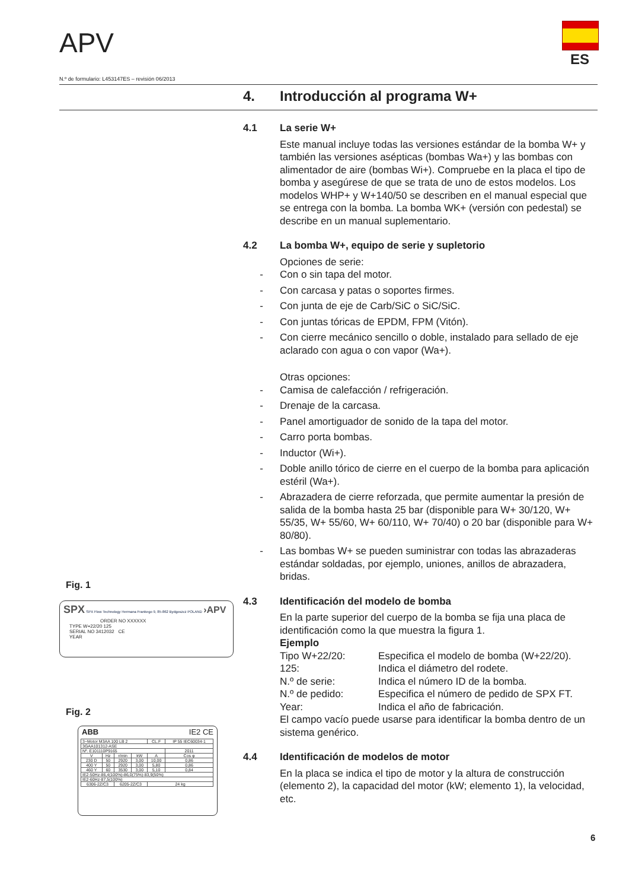APV
ES
N.º de formulario: L453147ES – revisión 06/2013
4. Introducción al programa W+
4.1 La serie W+
Este manual incluye todas las versiones estándar de la bomba W+ y también las versiones asépticas (bombas Wa+) y las bombas con alimentador de aire (bombas Wi+). Compruebe en la placa el tipo de bomba y asegúrese de que se trata de uno de estos modelos. Los modelos WHP+ y W+140/50 se describen en el manual especial que se entrega con la bomba. La bomba WK+ (versión con pedestal) se describe en un manual suplementario.
4.2 La bomba W+, equipo de serie y supletorio
Opciones de serie:
- Con o sin tapa del motor.
- Con carcasa y patas o soportes firmes.
- Con junta de eje de Carb/SiC o SiC/SiC.
- Con juntas tóricas de EPDM, FPM (Vitón).
- Con cierre mecánico sencillo o doble, instalado para sellado de eje aclarado con agua o con vapor (Wa+).
Otras opciones:
- Camisa de calefacción / refrigeración.
- Drenaje de la carcasa.
- Panel amortiguador de sonido de la tapa del motor.
- Carro porta bombas.
- Inductor (Wi+).
- Doble anillo tórico de cierre en el cuerpo de la bomba para aplicación estéril (Wa+).
- Abrazadera de cierre reforzada, que permite aumentar la presión de salida de la bomba hasta 25 bar (disponible para W+ 30/120, W+ 55/35, W+ 55/60, W+ 60/110, W+ 70/40) o 20 bar (disponible para W+ 80/80).
- Las bombas W+ se pueden suministrar con todas las abrazaderas estándar soldadas, por ejemplo, uniones, anillos de abrazadera, bridas.
4.3 Identificación del modelo de bomba
En la parte superior del cuerpo de la bomba se fija una placa de identificación como la que muestra la figura 1.
Ejemplo
Tipo W+22/20: Especifica el modelo de bomba (W+22/20).
125: Indica el diámetro del rodete.
N.º de serie: Indica el número ID de la bomba.
N.º de pedido: Especifica el número de pedido de SPX FT.
Year: Indica el año de fabricación.
El campo vacío puede usarse para identificar la bomba dentro de un sistema genérico.
4.4 Identificación de modelos de motor
En la placa se indica el tipo de motor y la altura de construcción (elemento 2), la capacidad del motor (kW; elemento 1), la velocidad, etc.
Fig. 1
SPX SPX Flow Technology Hermana Frankego 9, 85-862 Bydgoszcz POLAND ›APV
ORDER NO XXXXXX
TYPE W+22/20 125
SERIAL NO 3412032 CE
YEAR
Fig. 2
ABB IE2 CE
| 3~Motor M3AA 100 LB 2 | | | | CL.F | IP 55 IEC60034-1 |
| 3GAA101312-ASE | | | | | |
| Nº. E101110P9165 | | | | | 2011 |
| V | Hz | r/min | kW | A | Cos φ |
| 230 D | 50 | 2920 | 3,00 | 10,00 | 0,86 |
| 400 Y | 50 | 2920 | 3,00 | 5,80 | 0,86 |
| 460 Y | 60 | 3530 | 3,00 | 5,10 | 0,84 |
| IE2-50Hz-86,4(100%)-86,0(75%)-83,9(50%) | | | | | |
| IE2-60Hz-87,5(100%) | | | | | |
| 6306-2Z/C3 | | 6205-2Z/C3 | | 24 kg | |
6